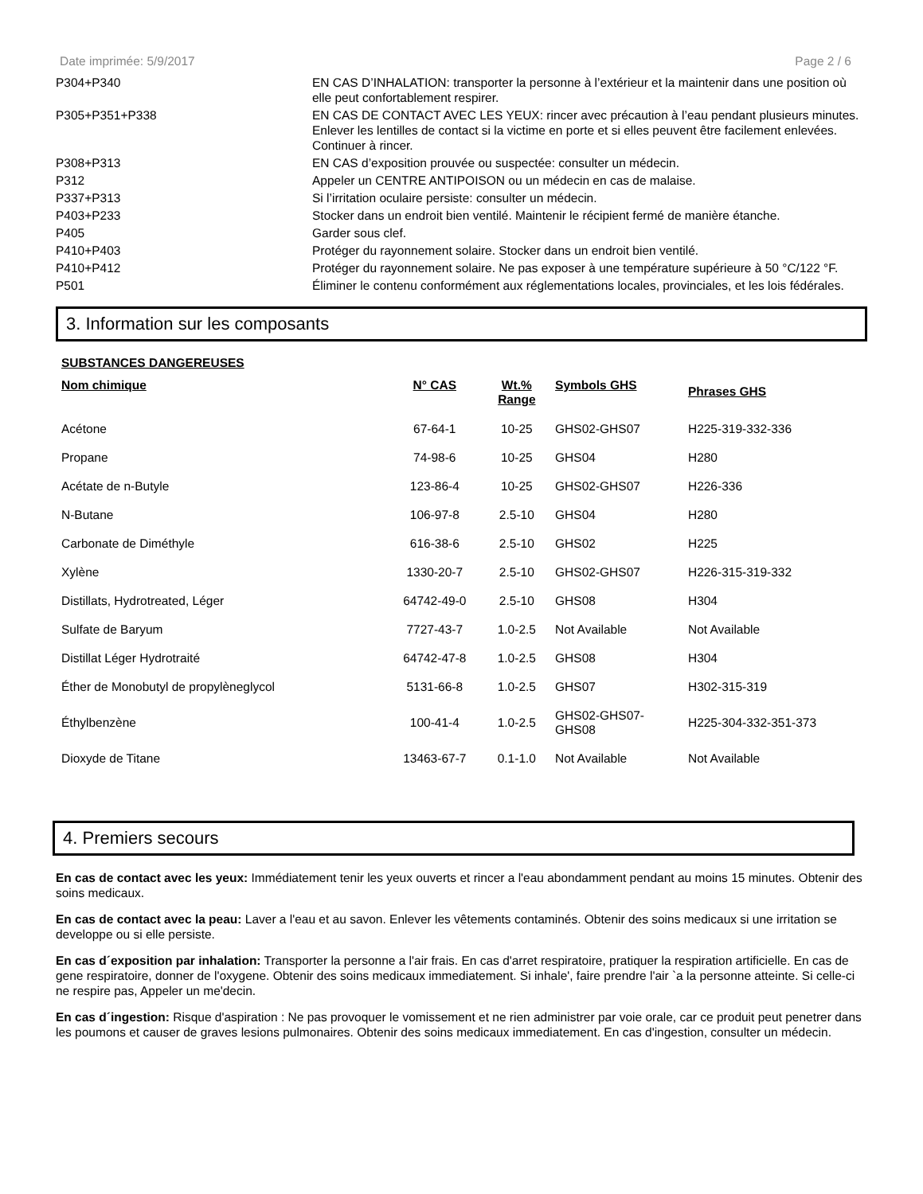Date imprimée: 5/9/2017 Page 2 / 6
| P304+P340 | EN CAS D’INHALATION: transporter la personne à l’extérieur et la maintenir dans une position où elle peut confortablement respirer. |
| P305+P351+P338 | EN CAS DE CONTACT AVEC LES YEUX: rincer avec précaution à l’eau pendant plusieurs minutes. Enlever les lentilles de contact si la victime en porte et si elles peuvent être facilement enlevées. Continuer à rincer. |
| P308+P313 | EN CAS d’exposition prouvée ou suspectée: consulter un médecin. |
| P312 | Appeler un CENTRE ANTIPOISON ou un médecin en cas de malaise. |
| P337+P313 | Si l’irritation oculaire persiste: consulter un médecin. |
| P403+P233 | Stocker dans un endroit bien ventilé. Maintenir le récipient fermé de manière étanche. |
| P405 | Garder sous clef. |
| P410+P403 | Protéger du rayonnement solaire. Stocker dans un endroit bien ventilé. |
| P410+P412 | Protéger du rayonnement solaire. Ne pas exposer à une température supérieure à 50 °C/122 °F. |
| P501 | Éliminer le contenu conformément aux réglementations locales, provinciales, et les lois fédérales. |
3. Information sur les composants
SUBSTANCES DANGEREUSES
| Nom chimique | N° CAS | Wt.% Range | Symbols GHS | Phrases GHS |
| --- | --- | --- | --- | --- |
| Acétone | 67-64-1 | 10-25 | GHS02-GHS07 | H225-319-332-336 |
| Propane | 74-98-6 | 10-25 | GHS04 | H280 |
| Acétate de n-Butyle | 123-86-4 | 10-25 | GHS02-GHS07 | H226-336 |
| N-Butane | 106-97-8 | 2.5-10 | GHS04 | H280 |
| Carbonate de Diméthyle | 616-38-6 | 2.5-10 | GHS02 | H225 |
| Xylène | 1330-20-7 | 2.5-10 | GHS02-GHS07 | H226-315-319-332 |
| Distillats, Hydrotreated, Léger | 64742-49-0 | 2.5-10 | GHS08 | H304 |
| Sulfate de Baryum | 7727-43-7 | 1.0-2.5 | Not Available | Not Available |
| Distillat Léger Hydrotraité | 64742-47-8 | 1.0-2.5 | GHS08 | H304 |
| Éther de Monobutyl de propylèneglycol | 5131-66-8 | 1.0-2.5 | GHS07 | H302-315-319 |
| Éthylbenzène | 100-41-4 | 1.0-2.5 | GHS02-GHS07- GHS08 | H225-304-332-351-373 |
| Dioxyde de Titane | 13463-67-7 | 0.1-1.0 | Not Available | Not Available |
4. Premiers secours
En cas de contact avec les yeux: Immédiatement tenir les yeux ouverts et rincer a l'eau abondamment pendant au moins 15 minutes. Obtenir des soins medicaux.
En cas de contact avec la peau: Laver a l'eau et au savon. Enlever les vêtements contaminés. Obtenir des soins medicaux si une irritation se developpe ou si elle persiste.
En cas d´exposition par inhalation: Transporter la personne a l'air frais. En cas d'arret respiratoire, pratiquer la respiration artificielle. En cas de gene respiratoire, donner de l'oxygene. Obtenir des soins medicaux immediatement. Si inhale', faire prendre l'air `a la personne atteinte. Si celle-ci ne respire pas, Appeler un me'decin.
En cas d´ingestion: Risque d'aspiration : Ne pas provoquer le vomissement et ne rien administrer par voie orale, car ce produit peut penetrer dans les poumons et causer de graves lesions pulmonaires. Obtenir des soins medicaux immediatement. En cas d'ingestion, consulter un médecin.